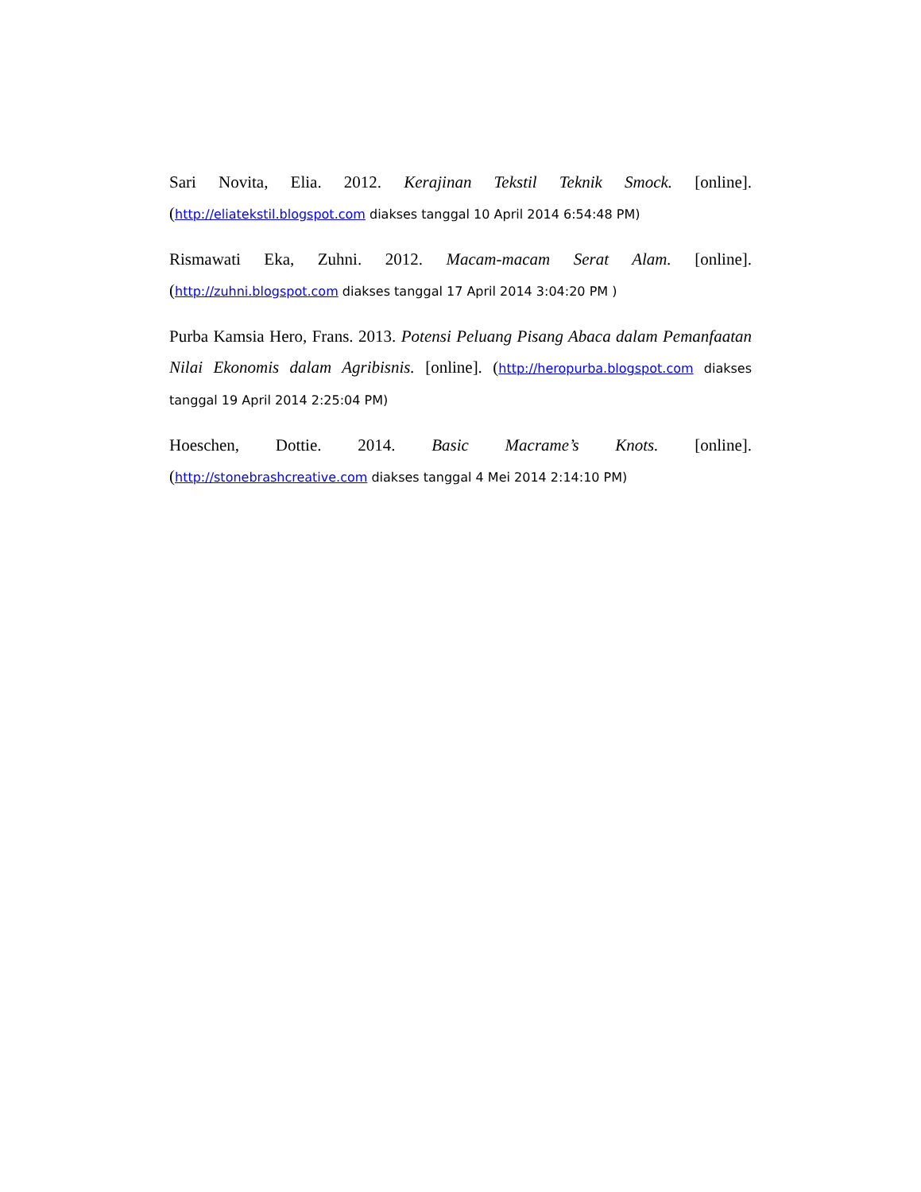Sari Novita, Elia. 2012. Kerajinan Tekstil Teknik Smock. [online]. (http://eliatekstil.blogspot.com diakses tanggal 10 April 2014 6:54:48 PM)
Rismawati Eka, Zuhni. 2012. Macam-macam Serat Alam. [online]. (http://zuhni.blogspot.com diakses tanggal 17 April 2014 3:04:20 PM )
Purba Kamsia Hero, Frans. 2013. Potensi Peluang Pisang Abaca dalam Pemanfaatan Nilai Ekonomis dalam Agribisnis. [online]. (http://heropurba.blogspot.com diakses tanggal 19 April 2014 2:25:04 PM)
Hoeschen, Dottie. 2014. Basic Macrame’s Knots. [online]. (http://stonebrashcreative.com diakses tanggal 4 Mei 2014 2:14:10 PM)